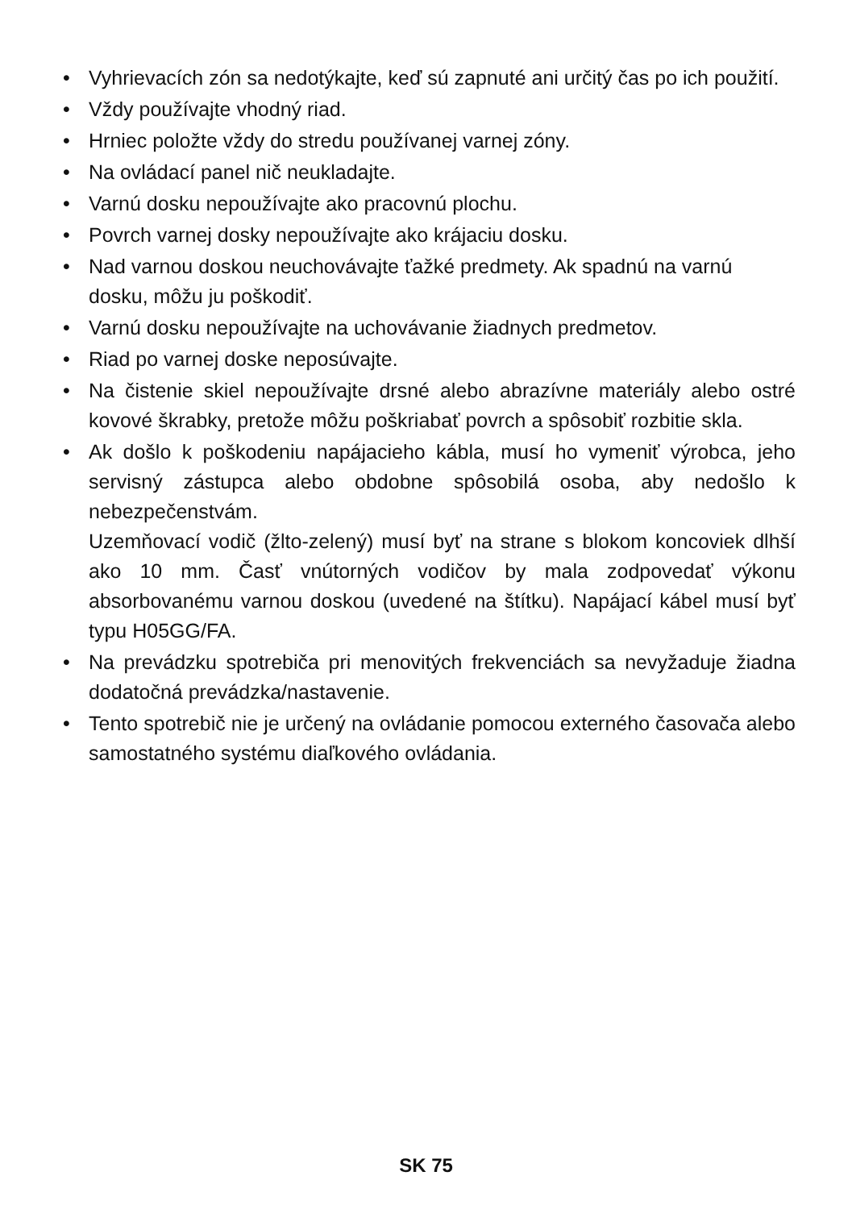• Vyhrievacích zón sa nedotýkajte, keď sú zapnuté ani určitý čas po ich použití.
• Vždy používajte vhodný riad.
• Hrniec položte vždy do stredu používanej varnej zóny.
• Na ovládací panel nič neukladajte.
• Varnú dosku nepoužívajte ako pracovnú plochu.
• Povrch varnej dosky nepoužívajte ako krájaciu dosku.
• Nad varnou doskou neuchovávajte ťažké predmety. Ak spadnú na varnú dosku, môžu ju poškodiť.
• Varnú dosku nepoužívajte na uchovávanie žiadnych predmetov.
• Riad po varnej doske neposúvajte.
• Na čistenie skiel nepoužívajte drsné alebo abrazívne materiály alebo ostré kovové škrabky, pretože môžu poškriabať povrch a spôsobiť rozbitie skla.
• Ak došlo k poškodeniu napájacieho kábla, musí ho vymeniť výrobca, jeho servisný zástupca alebo obdobne spôsobilá osoba, aby nedošlo k nebezpečenstvám.
Uzemňovací vodič (žlto-zelený) musí byť na strane s blokom koncoviek dlhší ako 10 mm. Časť vnútorných vodičov by mala zodpovedať výkonu absorbovanému varnou doskou (uvedené na štítku). Napájací kábel musí byť typu H05GG/FA.
• Na prevádzku spotrebiča pri menovitých frekvenciách sa nevyžaduje žiadna dodatočná prevádzka/nastavenie.
• Tento spotrebič nie je určený na ovládanie pomocou externého časovača alebo samostatného systému diaľkového ovládania.
SK 75